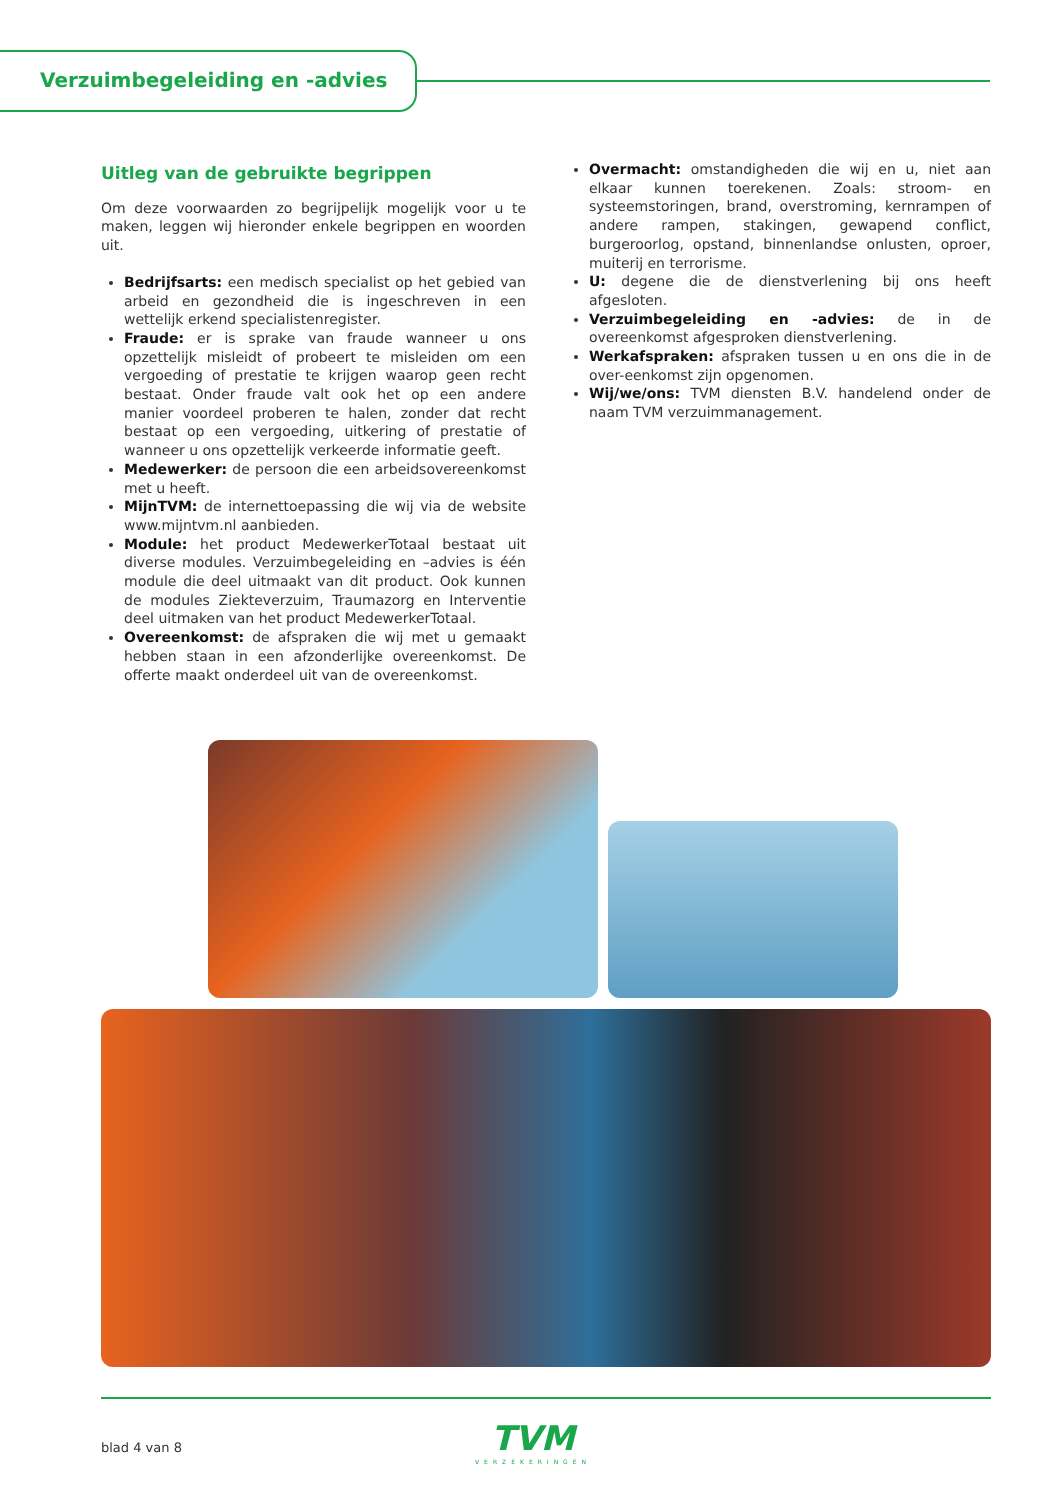Verzuimbegeleiding en -advies
Uitleg van de gebruikte begrippen
Om deze voorwaarden zo begrijpelijk mogelijk voor u te maken, leggen wij hieronder enkele begrippen en woorden uit.
Bedrijfsarts: een medisch specialist op het gebied van arbeid en gezondheid die is ingeschreven in een wettelijk erkend specialistenregister.
Fraude: er is sprake van fraude wanneer u ons opzettelijk misleidt of probeert te misleiden om een vergoeding of prestatie te krijgen waarop geen recht bestaat. Onder fraude valt ook het op een andere manier voordeel proberen te halen, zonder dat recht bestaat op een vergoeding, uitkering of prestatie of wanneer u ons opzettelijk verkeerde informatie geeft.
Medewerker: de persoon die een arbeidsovereenkomst met u heeft.
MijnTVM: de internettoepassing die wij via de website www.mijntvm.nl aanbieden.
Module: het product MedewerkerTotaal bestaat uit diverse modules. Verzuimbegeleiding en –advies is één module die deel uitmaakt van dit product. Ook kunnen de modules Ziekteverzuim, Traumazorg en Interventie deel uitmaken van het product MedewerkerTotaal.
Overeenkomst: de afspraken die wij met u gemaakt hebben staan in een afzonderlijke overeenkomst. De offerte maakt onderdeel uit van de overeenkomst.
Overmacht: omstandigheden die wij en u, niet aan elkaar kunnen toerekenen. Zoals: stroom- en systeemstoringen, brand, overstroming, kernrampen of andere rampen, stakingen, gewapend conflict, burgeroorlog, opstand, binnenlandse onlusten, oproer, muiterij en terrorisme.
U: degene die de dienstverlening bij ons heeft afgesloten.
Verzuimbegeleiding en -advies: de in de overeenkomst afgesproken dienstverlening.
Werkafspraken: afspraken tussen u en ons die in de over-eenkomst zijn opgenomen.
Wij/we/ons: TVM diensten B.V. handelend onder de naam TVM verzuimmanagement.
blad 4 van 8
TVM
VERZEKERINGEN